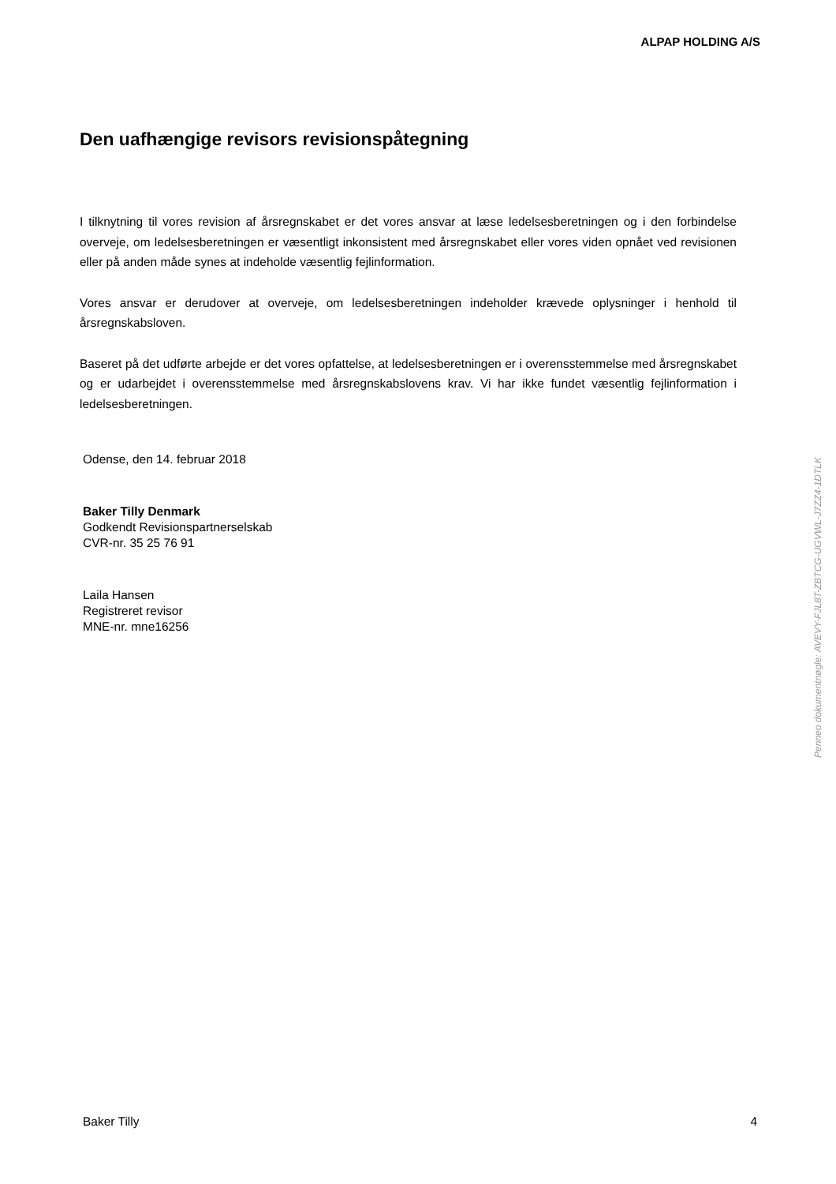ALPAP HOLDING A/S
Den uafhængige revisors revisionspåtegning
I tilknytning til vores revision af årsregnskabet er det vores ansvar at læse ledelsesberetningen og i den forbindelse overveje, om ledelsesberetningen er væsentligt inkonsistent med årsregnskabet eller vores viden opnået ved revisionen eller på anden måde synes at indeholde væsentlig fejlinformation.
Vores ansvar er derudover at overveje, om ledelsesberetningen indeholder krævede oplysninger i henhold til årsregnskabsloven.
Baseret på det udførte arbejde er det vores opfattelse, at ledelsesberetningen er i overensstemmelse med årsregnskabet og er udarbejdet i overensstemmelse med årsregnskabslovens krav. Vi har ikke fundet væsentlig fejlinformation i ledelsesberetningen.
Odense, den 14. februar 2018
Baker Tilly Denmark
Godkendt Revisionspartnerselskab
CVR-nr. 35 25 76 91
Laila Hansen
Registreret revisor
MNE-nr. mne16256
Penneo dokumentnøgle: AVEVY-FJL8T-ZBTCG-UGVWL-J7ZZ4-1DTLK
Baker Tilly 4